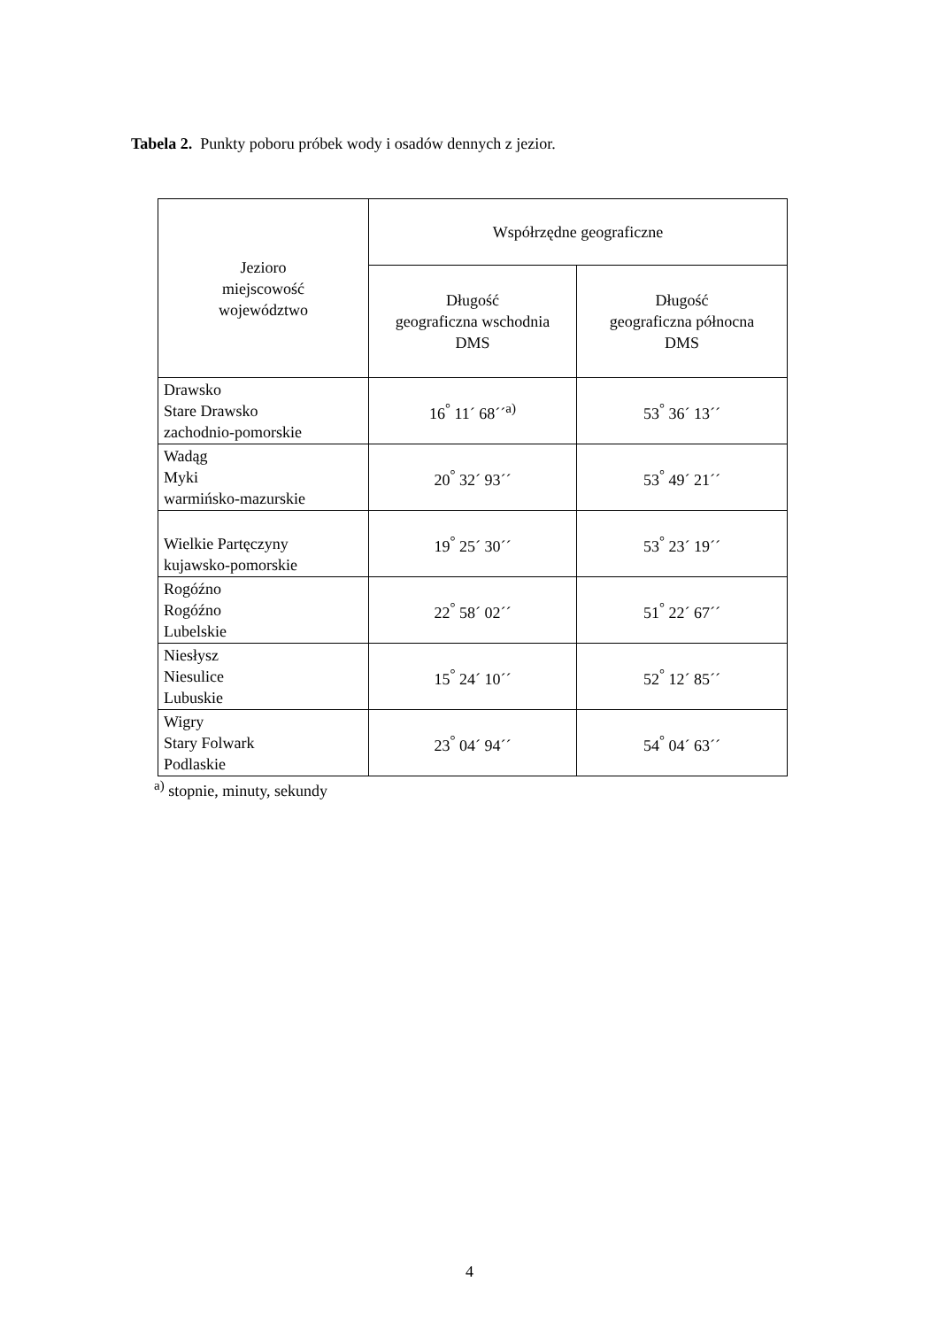Tabela 2. Punkty poboru próbek wody i osadów dennych z jezior.
| Jezioro miejscowość województwo | Współrzędne geograficzne | |
| --- | --- | --- |
| | Długość geograficzna wschodnia DMS | Długość geograficzna północna DMS |
| Drawsko Stare Drawsko zachodnio-pomorskie | 16<sup>°</sup> 11´ 68´´<sup>a)</sup> | 53<sup>°</sup> 36´ 13´´ |
| Wadąg Myki warmińsko-mazurskie | 20<sup>°</sup> 32´ 93´´ | 53<sup>°</sup> 49´ 21´´ |
| Wielkie Partęczyny kujawsko-pomorskie | 19<sup>°</sup> 25´ 30´´ | 53<sup>°</sup> 23´ 19´´ |
| Rogóźno Rogóźno Lubelskie | 22<sup>°</sup> 58´ 02´´ | 51<sup>°</sup> 22´ 67´´ |
| Niesłysz Niesulice Lubuskie | 15<sup>°</sup> 24´ 10´´ | 52<sup>°</sup> 12´ 85´´ |
| Wigry Stary Folwark Podlaskie | 23<sup>°</sup> 04´ 94´´ | 54<sup>°</sup> 04´ 63´´ |
<sup>a)</sup> stopnie, minuty, sekundy
4